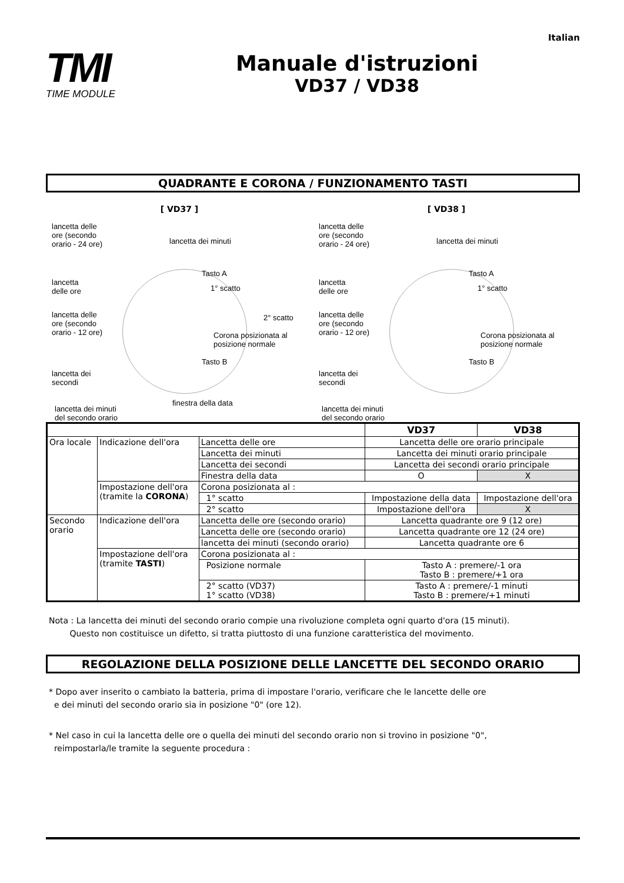Italian
TMI
TIME MODULE
Manuale d'istruzioni
VD37 / VD38
QUADRANTE E CORONA / FUNZIONAMENTO TASTI
[ VD37 ]
lancetta delle
ore (secondo
orario - 24 ore)
lancetta dei minuti
Tasto A
1° scatto
lancetta
delle ore
2° scatto
lancetta delle
ore (secondo
orario - 12 ore)
Corona posizionata al
posizione normale
Tasto B
lancetta dei
secondi
finestra della data
lancetta dei minuti
del secondo orario
[ VD38 ]
lancetta delle
ore (secondo
orario - 24 ore)
lancetta dei minuti
Tasto A
1° scatto
lancetta
delle ore
lancetta delle
ore (secondo
orario - 12 ore)
Corona posizionata al
posizione normale
Tasto B
lancetta dei
secondi
lancetta dei minuti
del secondo orario
| | | | VD37 | VD38 |
| --- | --- | --- | --- | --- |
| Ora locale | Indicazione dell'ora | Lancetta delle ore | Lancetta delle ore orario principale | |
| | | Lancetta dei minuti | Lancetta dei minuti orario principale | |
| | | Lancetta dei secondi | Lancetta dei secondi orario principale | |
| | | Finestra della data | O | X |
| | Impostazione dell'ora (tramite la CORONA ) | Corona posizionata al : | | |
| | | 1° scatto | Impostazione della data | Impostazione dell'ora |
| | | 2° scatto | Impostazione dell'ora | X |
| Secondo orario | Indicazione dell'ora | Lancetta delle ore (secondo orario) | Lancetta quadrante ore 9 (12 ore) | |
| | | Lancetta delle ore (secondo orario) | Lancetta quadrante ore 12 (24 ore) | |
| | | lancetta dei minuti (secondo orario) | Lancetta quadrante ore 6 | |
| | Impostazione dell'ora (tramite TASTI ) | Corona posizionata al : | | |
| | | Posizione normale | Tasto A : premere/-1 ora Tasto B : premere/+1 ora | |
| | | 2° scatto (VD37) 1° scatto (VD38) | Tasto A : premere/-1 minuti Tasto B : premere/+1 minuti | |
Nota : La lancetta dei minuti del secondo orario compie una rivoluzione completa ogni quarto d'ora (15 minuti).
Questo non costituisce un difetto, si tratta piuttosto di una funzione caratteristica del movimento.
REGOLAZIONE DELLA POSIZIONE DELLE LANCETTE DEL SECONDO ORARIO
* Dopo aver inserito o cambiato la batteria, prima di impostare l'orario, verificare che le lancette delle ore
e dei minuti del secondo orario sia in posizione "0" (ore 12).
* Nel caso in cui la lancetta delle ore o quella dei minuti del secondo orario non si trovino in posizione "0",
reimpostarla/le tramite la seguente procedura :